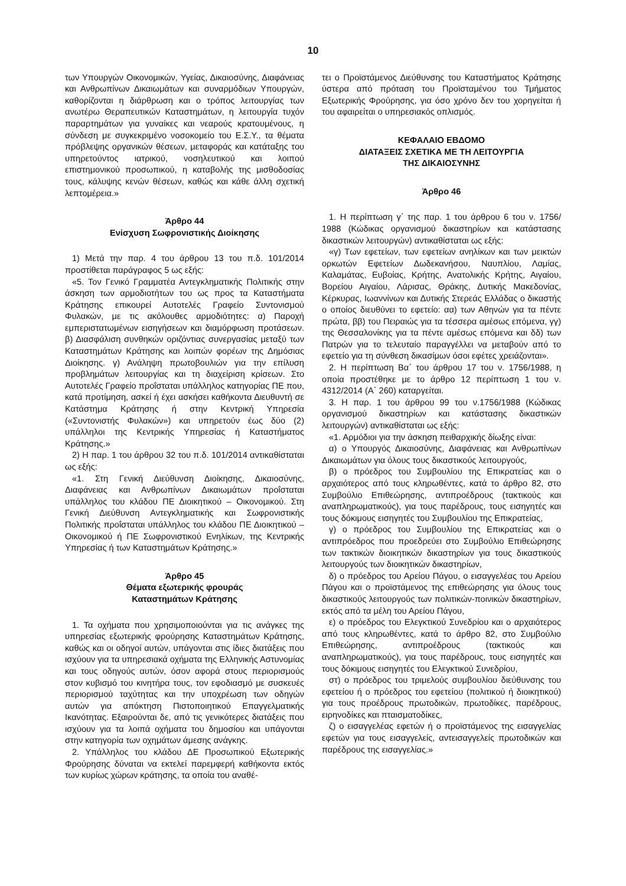10
των Υπουργών Οικονομικών, Υγείας, Δικαιοσύνης, Διαφάνειας και Ανθρωπίνων Δικαιωμάτων και συναρμόδιων Υπουργών, καθορίζονται η διάρθρωση και ο τρόπος λειτουργίας των ανωτέρω Θεραπευτικών Καταστημάτων, η λειτουργία τυχόν παραρτημάτων για γυναίκες και νεαρούς κρατουμένους, η σύνδεση με συγκεκριμένο νοσοκομείο του Ε.Σ.Υ., τα θέματα πρόβλεψης οργανικών θέσεων, μεταφοράς και κατάταξης του υπηρετούντος ιατρικού, νοσηλευτικού και λοιπού επιστημονικού προσωπικού, η καταβολής της μισθοδοσίας τους, κάλυψης κενών θέσεων, καθώς και κάθε άλλη σχετική λεπτομέρεια.»
Άρθρο 44
Ενίσχυση Σωφρονιστικής Διοίκησης
1) Μετά την παρ. 4 του άρθρου 13 του π.δ. 101/2014 προστίθεται παράγραφος 5 ως εξής:
«5. Τον Γενικό Γραμματέα Αντεγκληματικής Πολιτικής στην άσκηση των αρμοδιοτήτων του ως προς τα Καταστήματα Κράτησης επικουρεί Αυτοτελές Γραφείο Συντονισμού Φυλακών, με τις ακόλουθες αρμοδιότητες: α) Παροχή εμπεριστατωμένων εισηγήσεων και διαμόρφωση προτάσεων. β) Διασφάλιση συνθηκών οριζόντιας συνεργασίας μεταξύ των Καταστημάτων Κράτησης και λοιπών φορέων της Δημόσιας Διοίκησης. γ) Ανάληψη πρωτοβουλιών για την επίλυση προβλημάτων λειτουργίας και τη διαχείριση κρίσεων. Στο Αυτοτελές Γραφείο προΐσταται υπάλληλος κατηγορίας ΠΕ που, κατά προτίμηση, ασκεί ή έχει ασκήσει καθήκοντα Διευθυντή σε Κατάστημα Κράτησης ή στην Κεντρική Υπηρεσία («Συντονιστής Φυλακών») και υπηρετούν έως δύο (2) υπάλληλοι της Κεντρικής Υπηρεσίας ή Καταστήματος Κράτησης.»
2) Η παρ. 1 του άρθρου 32 του π.δ. 101/2014 αντικαθίσταται ως εξής:
«1. Στη Γενική Διεύθυνση Διοίκησης, Δικαιοσύνης, Διαφάνειας και Ανθρωπίνων Δικαιωμάτων προΐσταται υπάλληλος του κλάδου ΠΕ Διοικητικού – Οικονομικού. Στη Γενική Διεύθυνση Αντεγκληματικής και Σωφρονιστικής Πολιτικής προΐσταται υπάλληλος του κλάδου ΠΕ Διοικητικού – Οικονομικού ή ΠΕ Σωφρονιστικού Ενηλίκων, της Κεντρικής Υπηρεσίας ή των Καταστημάτων Κράτησης.»
Άρθρο 45
Θέματα εξωτερικής φρουράς
Καταστημάτων Κράτησης
1. Τα οχήματα που χρησιμοποιούνται για τις ανάγκες της υπηρεσίας εξωτερικής φρούρησης Καταστημάτων Κράτησης, καθώς και οι οδηγοί αυτών, υπάγονται στις ίδιες διατάξεις που ισχύουν για τα υπηρεσιακά οχήματα της Ελληνικής Αστυνομίας και τους οδηγούς αυτών, όσον αφορά στους περιορισμούς στον κυβισμό του κινητήρα τους, τον εφοδιασμό με συσκευές περιορισμού ταχύτητας και την υποχρέωση των οδηγών αυτών για απόκτηση Πιστοποιητικού Επαγγελματικής Ικανότητας. Εξαιρούνται δε, από τις γενικότερες διατάξεις που ισχύουν για τα λοιπά οχήματα του δημοσίου και υπάγονται στην κατηγορία των οχημάτων άμεσης ανάγκης.
2. Υπάλληλος του κλάδου ΔΕ Προσωπικού Εξωτερικής Φρούρησης δύναται να εκτελεί παρεμφερή καθήκοντα εκτός των κυρίως χώρων κράτησης, τα οποία του αναθέ-
τει ο Προϊστάμενος Διεύθυνσης του Καταστήματος Κράτησης ύστερα από πρόταση του Προϊσταμένου του Τμήματος Εξωτερικής Φρούρησης, για όσο χρόνο δεν του χορηγείται ή του αφαιρείται ο υπηρεσιακός οπλισμός.
ΚΕΦΑΛΑΙΟ ΕΒΔΟΜΟ
ΔΙΑΤΑΞΕΙΣ ΣΧΕΤΙΚΑ ΜΕ ΤΗ ΛΕΙΤΟΥΡΓΙΑ
ΤΗΣ ΔΙΚΑΙΟΣΥΝΗΣ
Άρθρο 46
1. Η περίπτωση γ΄ της παρ. 1 του άρθρου 6 του ν. 1756/ 1988 (Κώδικας οργανισμού δικαστηρίων και κατάστασης δικαστικών λειτουργών) αντικαθίσταται ως εξής:
«γ) Των εφετείων, των εφετείων ανηλίκων και των μεικτών ορκωτών Εφετείων Δωδεκανήσου, Ναυπλίου, Λαμίας, Καλαμάτας, Ευβοίας, Κρήτης, Ανατολικής Κρήτης, Αιγαίου, Βορείου Αιγαίου, Λάρισας, Θράκης, Δυτικής Μακεδονίας, Κέρκυρας, Ιωαννίνων και Δυτικής Στερεάς Ελλάδας ο δικαστής ο οποίος διευθύνει το εφετείο: αα) των Αθηνών για τα πέντε πρώτα, ββ) του Πειραιώς για τα τέσσερα αμέσως επόμενα, γγ) της Θεσσαλονίκης για τα πέντε αμέσως επόμενα και δδ) των Πατρών για το τελευταίο παραγγέλλει να μεταβούν από το εφετείο για τη σύνθεση δικασίμων όσοι εφέτες χρειάζονται».
2. Η περίπτωση Βα΄ του άρθρου 17 του ν. 1756/1988, η οποία προστέθηκε με το άρθρο 12 περίπτωση 1 του ν. 4312/2014 (Α΄ 260) καταργείται.
3. Η παρ. 1 του άρθρου 99 του ν.1756/1988 (Κώδικας οργανισμού δικαστηρίων και κατάστασης δικαστικών λειτουργών) αντικαθίσταται ως εξής:
«1. Αρμόδιοι για την άσκηση πειθαρχικής δίωξης είναι:
α) ο Υπουργός Δικαιοσύνης, Διαφάνειας και Ανθρωπίνων Δικαιωμάτων για όλους τους δικαστικούς λειτουργούς,
β) ο πρόεδρος του Συμβουλίου της Επικρατείας και ο αρχαιότερος από τους κληρωθέντες, κατά το άρθρο 82, στο Συμβούλιο Επιθεώρησης, αντιπροέδρους (τακτικούς και αναπληρωματικούς), για τους παρέδρους, τους εισηγητές και τους δόκιμους εισηγητές του Συμβουλίου της Επικρατείας,
γ) ο πρόεδρος του Συμβουλίου της Επικρατείας και ο αντιπρόεδρος που προεδρεύει στο Συμβούλιο Επιθεώρησης των τακτικών διοικητικών δικαστηρίων για τους δικαστικούς λειτουργούς των διοικητικών δικαστηρίων,
δ) ο πρόεδρος του Αρείου Πάγου, ο εισαγγελέας του Αρείου Πάγου και ο προϊστάμενος της επιθεώρησης για όλους τους δικαστικούς λειτουργούς των πολιτικών-ποινικών δικαστηρίων, εκτός από τα μέλη του Αρείου Πάγου,
ε) ο πρόεδρος του Ελεγκτικού Συνεδρίου και ο αρχαιότερος από τους κληρωθέντες, κατά το άρθρο 82, στο Συμβούλιο Επιθεώρησης, αντιπροέδρους (τακτικούς και αναπληρωματικούς), για τους παρέδρους, τους εισηγητές και τους δόκιμους εισηγητές του Ελεγκτικού Συνεδρίου,
στ) ο πρόεδρος του τριμελούς συμβουλίου διεύθυνσης του εφετείου ή ο πρόεδρος του εφετείου (πολιτικού ή διοικητικού) για τους προέδρους πρωτοδικών, πρωτοδίκες, παρέδρους, ειρηνοδίκες και πταισματοδίκες,
ζ) ο εισαγγελέας εφετών ή ο προϊστάμενος της εισαγγελίας εφετών για τους εισαγγελείς, αντεισαγγελείς πρωτοδικών και παρέδρους της εισαγγελίας.»